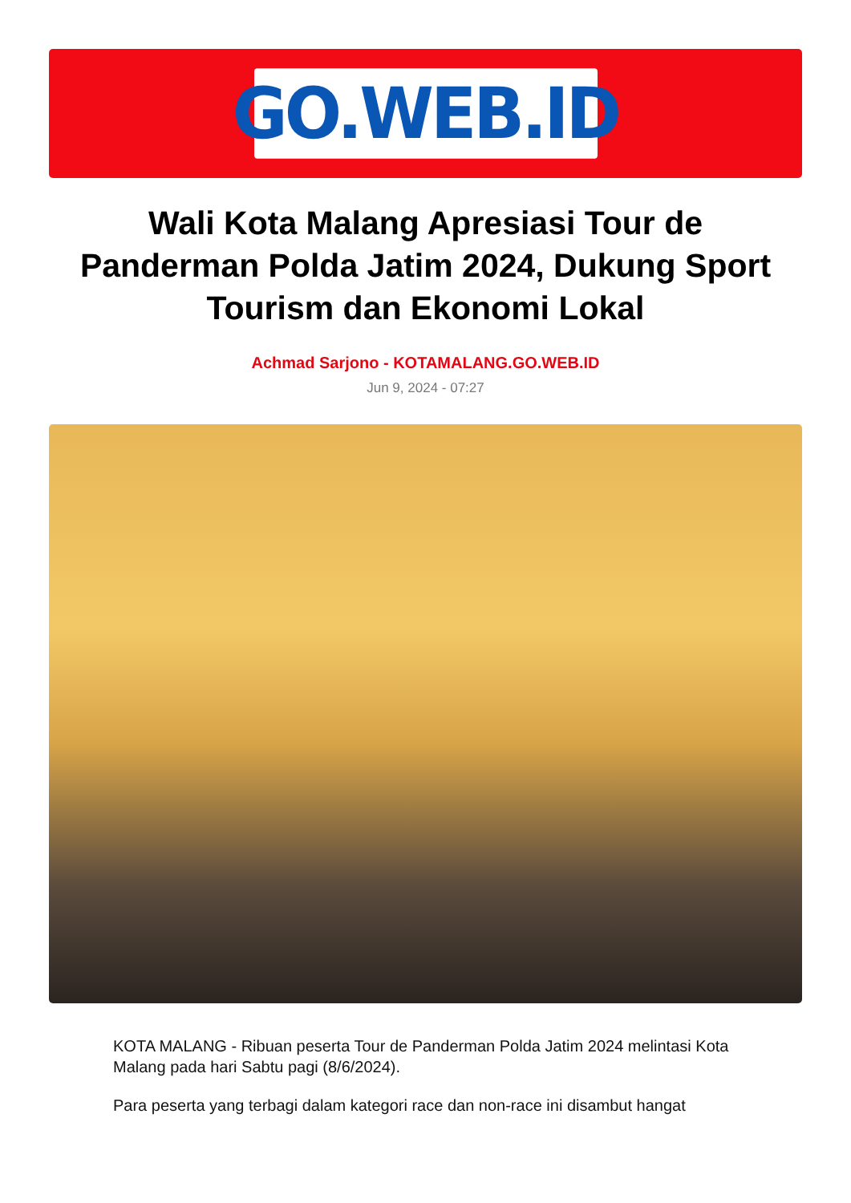GO.WEB.ID
Wali Kota Malang Apresiasi Tour de Panderman Polda Jatim 2024, Dukung Sport Tourism dan Ekonomi Lokal
Achmad Sarjono - KOTAMALANG.GO.WEB.ID
Jun 9, 2024 - 07:27
KOTA MALANG - Ribuan peserta Tour de Panderman Polda Jatim 2024 melintasi Kota Malang pada hari Sabtu pagi (8/6/2024).
Para peserta yang terbagi dalam kategori race dan non-race ini disambut hangat